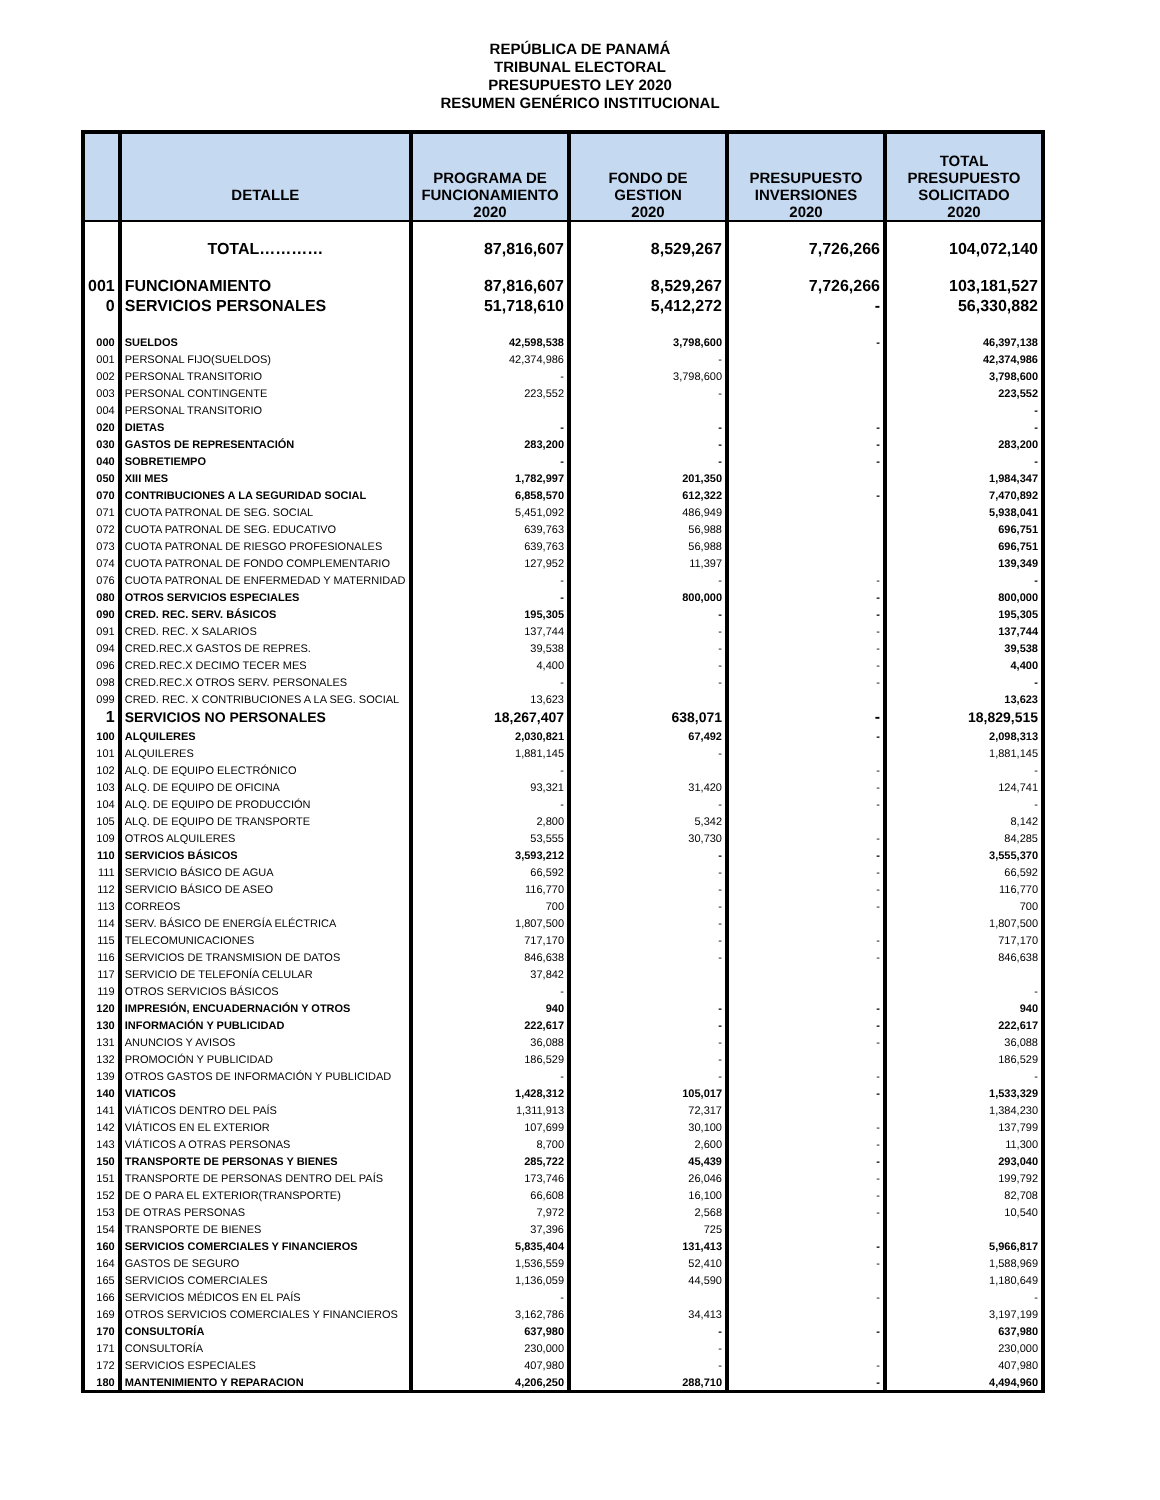REPÚBLICA DE PANAMÁ
TRIBUNAL ELECTORAL
PRESUPUESTO LEY 2020
RESUMEN GENÉRICO INSTITUCIONAL
| | DETALLE | PROGRAMA DE FUNCIONAMIENTO 2020 | FONDO DE GESTION 2020 | PRESUPUESTO INVERSIONES 2020 | TOTAL PRESUPUESTO SOLICITADO 2020 |
| --- | --- | --- | --- | --- | --- |
| | TOTAL………… | 87,816,607 | 8,529,267 | 7,726,266 | 104,072,140 |
| 001 | FUNCIONAMIENTO | 87,816,607 | 8,529,267 | 7,726,266 | 103,181,527 |
| 0 | SERVICIOS PERSONALES | 51,718,610 | 5,412,272 | - | 56,330,882 |
| 000 | SUELDOS | 42,598,538 | 3,798,600 | - | 46,397,138 |
| 001 | PERSONAL FIJO(SUELDOS) | 42,374,986 | - | | 42,374,986 |
| 002 | PERSONAL TRANSITORIO | - | 3,798,600 | | 3,798,600 |
| 003 | PERSONAL CONTINGENTE | 223,552 | - | | 223,552 |
| 004 | PERSONAL TRANSITORIO | | | | - |
| 020 | DIETAS | - | - | - | - |
| 030 | GASTOS DE REPRESENTACIÓN | 283,200 | - | - | 283,200 |
| 040 | SOBRETIEMPO | - | - | - | - |
| 050 | XIII MES | 1,782,997 | 201,350 | | 1,984,347 |
| 070 | CONTRIBUCIONES A LA SEGURIDAD SOCIAL | 6,858,570 | 612,322 | - | 7,470,892 |
| 071 | CUOTA PATRONAL DE SEG. SOCIAL | 5,451,092 | 486,949 | | 5,938,041 |
| 072 | CUOTA PATRONAL DE SEG. EDUCATIVO | 639,763 | 56,988 | | 696,751 |
| 073 | CUOTA PATRONAL DE RIESGO PROFESIONALES | 639,763 | 56,988 | | 696,751 |
| 074 | CUOTA PATRONAL DE FONDO COMPLEMENTARIO | 127,952 | 11,397 | | 139,349 |
| 076 | CUOTA PATRONAL DE ENFERMEDAD Y MATERNIDAD | - | - | - | - |
| 080 | OTROS SERVICIOS ESPECIALES | - | 800,000 | - | 800,000 |
| 090 | CRED. REC. SERV. BÁSICOS | 195,305 | - | - | 195,305 |
| 091 | CRED. REC. X SALARIOS | 137,744 | - | - | 137,744 |
| 094 | CRED.REC.X GASTOS DE REPRES. | 39,538 | - | - | 39,538 |
| 096 | CRED.REC.X DECIMO TECER MES | 4,400 | - | - | 4,400 |
| 098 | CRED.REC.X OTROS SERV. PERSONALES | - | - | - | - |
| 099 | CRED. REC. X CONTRIBUCIONES A LA SEG. SOCIAL | 13,623 | | | 13,623 |
| 1 | SERVICIOS NO PERSONALES | 18,267,407 | 638,071 | - | 18,829,515 |
| 100 | ALQUILERES | 2,030,821 | 67,492 | - | 2,098,313 |
| 101 | ALQUILERES | 1,881,145 | - | | 1,881,145 |
| 102 | ALQ. DE EQUIPO ELECTRÓNICO | - | | - | - |
| 103 | ALQ. DE EQUIPO DE OFICINA | 93,321 | 31,420 | - | 124,741 |
| 104 | ALQ. DE EQUIPO DE PRODUCCIÓN | - | - | - | - |
| 105 | ALQ. DE EQUIPO DE TRANSPORTE | 2,800 | 5,342 | | 8,142 |
| 109 | OTROS ALQUILERES | 53,555 | 30,730 | - | 84,285 |
| 110 | SERVICIOS BÁSICOS | 3,593,212 | - | - | 3,555,370 |
| 111 | SERVICIO BÁSICO DE AGUA | 66,592 | - | - | 66,592 |
| 112 | SERVICIO BÁSICO DE ASEO | 116,770 | - | - | 116,770 |
| 113 | CORREOS | 700 | - | - | 700 |
| 114 | SERV. BÁSICO DE ENERGÍA ELÉCTRICA | 1,807,500 | - | | 1,807,500 |
| 115 | TELECOMUNICACIONES | 717,170 | - | - | 717,170 |
| 116 | SERVICIOS DE TRANSMISION DE DATOS | 846,638 | - | - | 846,638 |
| 117 | SERVICIO DE TELEFONÍA CELULAR | 37,842 | | | |
| 119 | OTROS SERVICIOS BÁSICOS | - | | | - |
| 120 | IMPRESIÓN, ENCUADERNACIÓN Y OTROS | 940 | - | - | 940 |
| 130 | INFORMACIÓN Y PUBLICIDAD | 222,617 | - | - | 222,617 |
| 131 | ANUNCIOS Y AVISOS | 36,088 | - | - | 36,088 |
| 132 | PROMOCIÓN Y PUBLICIDAD | 186,529 | - | | 186,529 |
| 139 | OTROS GASTOS DE INFORMACIÓN Y PUBLICIDAD | - | - | - | - |
| 140 | VIATICOS | 1,428,312 | 105,017 | - | 1,533,329 |
| 141 | VIÁTICOS DENTRO DEL PAÍS | 1,311,913 | 72,317 | | 1,384,230 |
| 142 | VIÁTICOS EN EL EXTERIOR | 107,699 | 30,100 | - | 137,799 |
| 143 | VIÁTICOS A OTRAS PERSONAS | 8,700 | 2,600 | - | 11,300 |
| 150 | TRANSPORTE DE PERSONAS Y BIENES | 285,722 | 45,439 | - | 293,040 |
| 151 | TRANSPORTE DE PERSONAS DENTRO DEL PAÍS | 173,746 | 26,046 | - | 199,792 |
| 152 | DE O PARA EL EXTERIOR(TRANSPORTE) | 66,608 | 16,100 | - | 82,708 |
| 153 | DE OTRAS PERSONAS | 7,972 | 2,568 | - | 10,540 |
| 154 | TRANSPORTE DE BIENES | 37,396 | 725 | | |
| 160 | SERVICIOS COMERCIALES Y FINANCIEROS | 5,835,404 | 131,413 | - | 5,966,817 |
| 164 | GASTOS DE SEGURO | 1,536,559 | 52,410 | - | 1,588,969 |
| 165 | SERVICIOS COMERCIALES | 1,136,059 | 44,590 | | 1,180,649 |
| 166 | SERVICIOS MÉDICOS EN EL PAÍS | - | | - | - |
| 169 | OTROS SERVICIOS COMERCIALES Y FINANCIEROS | 3,162,786 | 34,413 | | 3,197,199 |
| 170 | CONSULTORÍA | 637,980 | - | - | 637,980 |
| 171 | CONSULTORÍA | 230,000 | - | | 230,000 |
| 172 | SERVICIOS ESPECIALES | 407,980 | - | - | 407,980 |
| 180 | MANTENIMIENTO Y REPARACION | 4,206,250 | 288,710 | - | 4,494,960 |